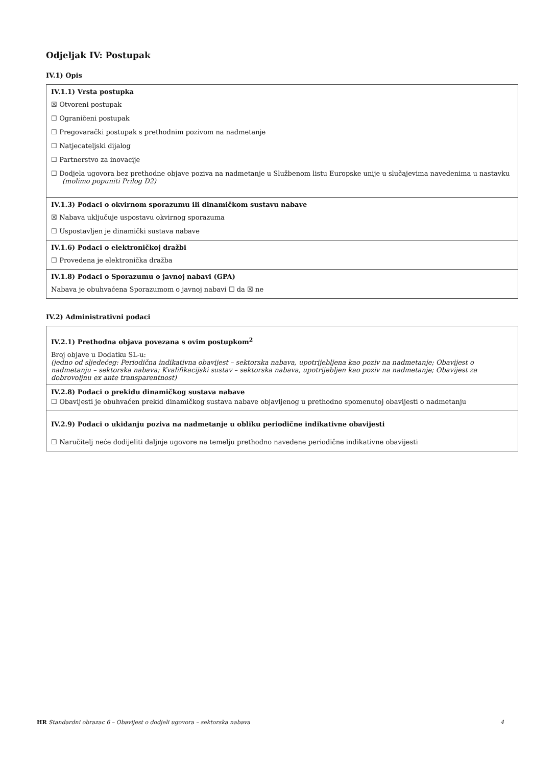Odjeljak IV: Postupak
IV.1) Opis
IV.1.1) Vrsta postupka
☒ Otvoreni postupak
☐ Ograničeni postupak
☐ Pregovarački postupak s prethodnim pozivom na nadmetanje
☐ Natjecateljski dijalog
☐ Partnerstvo za inovacije
☐ Dodjela ugovora bez prethodne objave poziva na nadmetanje u Službenom listu Europske unije u slučajevima navedenima u nastavku
(molimo popuniti Prilog D2)
IV.1.3) Podaci o okvirnom sporazumu ili dinamičkom sustavu nabave
☒ Nabava uključuje uspostavu okvirnog sporazuma
☐ Uspostavljen je dinamički sustava nabave
IV.1.6) Podaci o elektroničkoj dražbi
☐ Provedena je elektronička dražba
IV.1.8) Podaci o Sporazumu o javnoj nabavi (GPA)
Nabava je obuhvaćena Sporazumom o javnoj nabavi ☐ da ☒ ne
IV.2) Administrativni podaci
IV.2.1) Prethodna objava povezana s ovim postupkom<sup>2</sup>
Broj objave u Dodatku SL-u:
(jedno od sljedećeg: Periodična indikativna obavijest – sektorska nabava, upotrijebljena kao poziv na nadmetanje; Obavijest o nadmetanju – sektorska nabava; Kvalifikacijski sustav – sektorska nabava, upotrijebljen kao poziv na nadmetanje; Obavijest za dobrovoljnu ex ante transparentnost)
IV.2.8) Podaci o prekidu dinamičkog sustava nabave
☐ Obavijesti je obuhvaćen prekid dinamičkog sustava nabave objavljenog u prethodno spomenutoj obavijesti o nadmetanju
IV.2.9) Podaci o ukidanju poziva na nadmetanje u obliku periodične indikativne obavijesti
☐ Naručitelj neće dodijeliti daljnje ugovore na temelju prethodno navedene periodične indikativne obavijesti
HR Standardni obrazac 6 – Obavijest o dodjeli ugovora – sektorska nabava 4